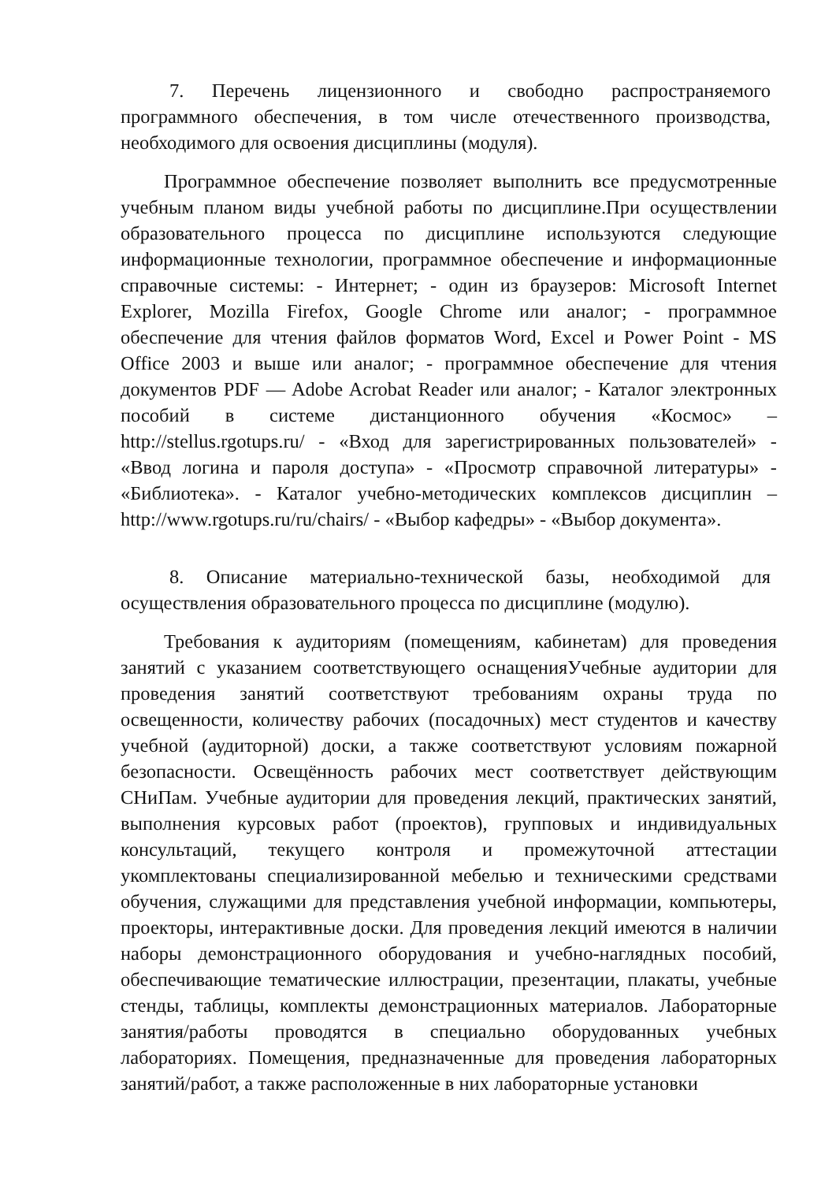7. Перечень лицензионного и свободно распространяемого программного обеспечения, в том числе отечественного производства, необходимого для освоения дисциплины (модуля).
Программное обеспечение позволяет выполнить все предусмотренные учебным планом виды учебной работы по дисциплине.При осуществлении образовательного процесса по дисциплине используются следующие информационные технологии, программное обеспечение и информационные справочные системы: - Интернет; - один из браузеров: Microsoft Internet Explorer, Mozilla Firefox, Google Chrome или аналог; - программное обеспечение для чтения файлов форматов Word, Excel и Power Point - MS Office 2003 и выше или аналог; - программное обеспечение для чтения документов PDF — Adobe Acrobat Reader или аналог; - Каталог электронных пособий в системе дистанционного обучения «Космос» – http://stellus.rgotups.ru/ - «Вход для зарегистрированных пользователей» - «Ввод логина и пароля доступа» - «Просмотр справочной литературы» - «Библиотека». - Каталог учебно-методических комплексов дисциплин – http://www.rgotups.ru/ru/chairs/ - «Выбор кафедры» - «Выбор документа».
8. Описание материально-технической базы, необходимой для осуществления образовательного процесса по дисциплине (модулю).
Требования к аудиториям (помещениям, кабинетам) для проведения занятий с указанием соответствующего оснащенияУчебные аудитории для проведения занятий соответствуют требованиям охраны труда по освещенности, количеству рабочих (посадочных) мест студентов и качеству учебной (аудиторной) доски, а также соответствуют условиям пожарной безопасности. Освещённость рабочих мест соответствует действующим СНиПам. Учебные аудитории для проведения лекций, практических занятий, выполнения курсовых работ (проектов), групповых и индивидуальных консультаций, текущего контроля и промежуточной аттестации укомплектованы специализированной мебелью и техническими средствами обучения, служащими для представления учебной информации, компьютеры, проекторы, интерактивные доски. Для проведения лекций имеются в наличии наборы демонстрационного оборудования и учебно-наглядных пособий, обеспечивающие тематические иллюстрации, презентации, плакаты, учебные стенды, таблицы, комплекты демонстрационных материалов. Лабораторные занятия/работы проводятся в специально оборудованных учебных лабораториях. Помещения, предназначенные для проведения лабораторных занятий/работ, а также расположенные в них лабораторные установки